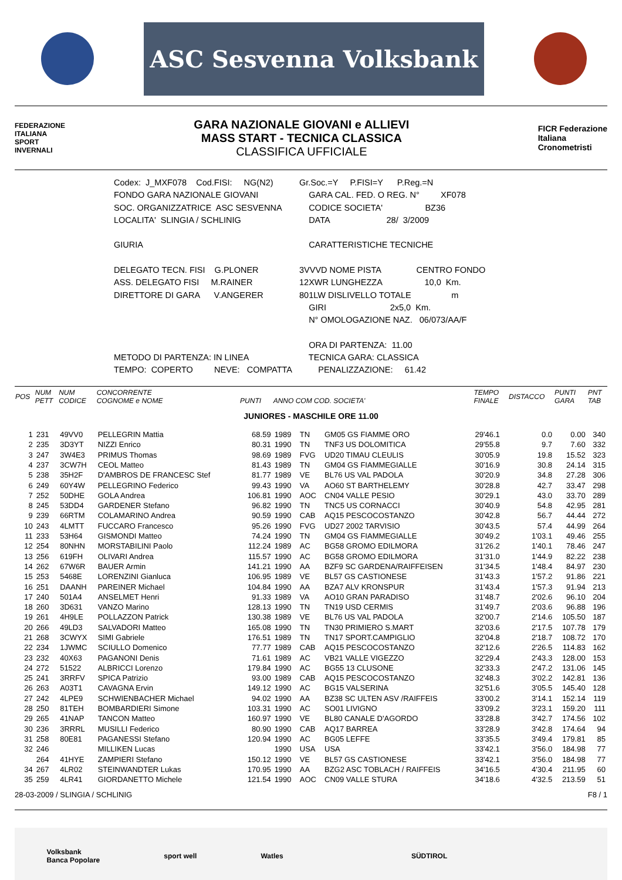ASC Sesvenna Volksbank
FEDERAZIONE
ITALIANA
SPORT
INVERNALI
GARA NAZIONALE GIOVANI e ALLIEVI
MASS START - TECNICA CLASSICA
CLASSIFICA UFFICIALE
FICR Federazione
Italiana
Cronometristi
| Codex: J_MXF078 Cod.FISI: NG(N2) | Gr.Soc.=Y P.FISI=Y P.Reg.=N |
| FONDO GARA NAZIONALE GIOVANI | GARA CAL. FED. O REG. N° XF078 |
| SOC. ORGANIZZATRICE ASC SESVENNA | CODICE SOCIETA' BZ36 |
| LOCALITA' SLINGIA / SCHLINIG | DATA 28/ 3/2009 |
| GIURIA | CARATTERISTICHE TECNICHE |
| DELEGATO TECN. FISI G.PLONER | 3VVVD NOME PISTA CENTRO FONDO |
| ASS. DELEGATO FISI M.RAINER | 12XWR LUNGHEZZA 10,0 Km. |
| DIRETTORE DI GARA V.ANGERER | 801LW DISLIVELLO TOTALE m |
| | GIRI 2x5,0 Km. |
| | N° OMOLOGAZIONE NAZ. 06/073/AA/F |
| | ORA DI PARTENZA: 11.00 |
| METODO DI PARTENZA: IN LINEA | TECNICA GARA: CLASSICA |
| TEMPO: COPERTO NEVE: COMPATTA | PENALIZZAZIONE: 61.42 |
| POS | NUM PETT | NUM CODICE | CONCORRENTE COGNOME e NOME | PUNTI | ANNO COM COD. SOCIETA' | | | TEMPO FINALE | DISTACCO | PUNTI GARA | PNT TAB |
| --- | --- | --- | --- | --- | --- | --- | --- | --- | --- | --- | --- |
| JUNIORES - MASCHILE ORE 11.00 | | | | | | | | | | | |
| 1 | 231 | 49VV0 | PELLEGRIN Mattia | 68.59 | 1989 | TN | GM05 GS FIAMME ORO | 29'46.1 | 0.0 | 0.00 | 340 |
| 2 | 235 | 3D3YT | NIZZI Enrico | 80.31 | 1990 | TN | TNF3 US DOLOMITICA | 29'55.8 | 9.7 | 7.60 | 332 |
| 3 | 247 | 3W4E3 | PRIMUS Thomas | 98.69 | 1989 | FVG | UD20 TIMAU CLEULIS | 30'05.9 | 19.8 | 15.52 | 323 |
| 4 | 237 | 3CW7H | CEOL Matteo | 81.43 | 1989 | TN | GM04 GS FIAMMEGIALLE | 30'16.9 | 30.8 | 24.14 | 315 |
| 5 | 238 | 35H2F | D'AMBROS DE FRANCESC Stef | 81.77 | 1989 | VE | BL76 US VAL PADOLA | 30'20.9 | 34.8 | 27.28 | 306 |
| 6 | 249 | 60Y4W | PELLEGRINO Federico | 99.43 | 1990 | VA | AO60 ST BARTHELEMY | 30'28.8 | 42.7 | 33.47 | 298 |
| 7 | 252 | 50DHE | GOLA Andrea | 106.81 | 1990 | AOC | CN04 VALLE PESIO | 30'29.1 | 43.0 | 33.70 | 289 |
| 8 | 245 | 53DD4 | GARDENER Stefano | 96.82 | 1990 | TN | TNC5 US CORNACCI | 30'40.9 | 54.8 | 42.95 | 281 |
| 9 | 239 | 66RTM | COLAMARINO Andrea | 90.59 | 1990 | CAB | AQ15 PESCOCOSTANZO | 30'42.8 | 56.7 | 44.44 | 272 |
| 10 | 243 | 4LMTT | FUCCARO Francesco | 95.26 | 1990 | FVG | UD27 2002 TARVISIO | 30'43.5 | 57.4 | 44.99 | 264 |
| 11 | 233 | 53H64 | GISMONDI Matteo | 74.24 | 1990 | TN | GM04 GS FIAMMEGIALLE | 30'49.2 | 1'03.1 | 49.46 | 255 |
| 12 | 254 | 80NHN | MORSTABILINI Paolo | 112.24 | 1989 | AC | BG58 GROMO EDILMORA | 31'26.2 | 1'40.1 | 78.46 | 247 |
| 13 | 256 | 619FH | OLIVARI Andrea | 115.57 | 1990 | AC | BG58 GROMO EDILMORA | 31'31.0 | 1'44.9 | 82.22 | 238 |
| 14 | 262 | 67W6R | BAUER Armin | 141.21 | 1990 | AA | BZF9 SC GARDENA/RAIFFEISEN | 31'34.5 | 1'48.4 | 84.97 | 230 |
| 15 | 253 | 5468E | LORENZINI Gianluca | 106.95 | 1989 | VE | BL57 GS CASTIONESE | 31'43.3 | 1'57.2 | 91.86 | 221 |
| 16 | 251 | DAANH | PAREINER Michael | 104.84 | 1990 | AA | BZA7 ALV KRONSPUR | 31'43.4 | 1'57.3 | 91.94 | 213 |
| 17 | 240 | 501A4 | ANSELMET Henri | 91.33 | 1989 | VA | AO10 GRAN PARADISO | 31'48.7 | 2'02.6 | 96.10 | 204 |
| 18 | 260 | 3D631 | VANZO Marino | 128.13 | 1990 | TN | TN19 USD CERMIS | 31'49.7 | 2'03.6 | 96.88 | 196 |
| 19 | 261 | 4H9LE | POLLAZZON Patrick | 130.38 | 1989 | VE | BL76 US VAL PADOLA | 32'00.7 | 2'14.6 | 105.50 | 187 |
| 20 | 266 | 49LD3 | SALVADORI Matteo | 165.08 | 1990 | TN | TN30 PRIMIERO S.MART | 32'03.6 | 2'17.5 | 107.78 | 179 |
| 21 | 268 | 3CWYX | SIMI Gabriele | 176.51 | 1989 | TN | TN17 SPORT.CAMPIGLIO | 32'04.8 | 2'18.7 | 108.72 | 170 |
| 22 | 234 | 1JWMC | SCIULLO Domenico | 77.77 | 1989 | CAB | AQ15 PESCOCOSTANZO | 32'12.6 | 2'26.5 | 114.83 | 162 |
| 23 | 232 | 40X63 | PAGANONI Denis | 71.61 | 1989 | AC | VB21 VALLE VIGEZZO | 32'29.4 | 2'43.3 | 128.00 | 153 |
| 24 | 272 | 51522 | ALBRICCI Lorenzo | 179.84 | 1990 | AC | BG55 13 CLUSONE | 32'33.3 | 2'47.2 | 131.06 | 145 |
| 25 | 241 | 3RRFV | SPICA Patrizio | 93.00 | 1989 | CAB | AQ15 PESCOCOSTANZO | 32'48.3 | 3'02.2 | 142.81 | 136 |
| 26 | 263 | A03T1 | CAVAGNA Ervin | 149.12 | 1990 | AC | BG15 VALSERINA | 32'51.6 | 3'05.5 | 145.40 | 128 |
| 27 | 242 | 4LPE9 | SCHWIENBACHER Michael | 94.02 | 1990 | AA | BZ38 SC ULTEN ASV /RAIFFEIS | 33'00.2 | 3'14.1 | 152.14 | 119 |
| 28 | 250 | 81TEH | BOMBARDIERI Simone | 103.31 | 1990 | AC | SO01 LIVIGNO | 33'09.2 | 3'23.1 | 159.20 | 111 |
| 29 | 265 | 41NAP | TANCON Matteo | 160.97 | 1990 | VE | BL80 CANALE D'AGORDO | 33'28.8 | 3'42.7 | 174.56 | 102 |
| 30 | 236 | 3RRRL | MUSILLI Federico | 80.90 | 1990 | CAB | AQ17 BARREA | 33'28.9 | 3'42.8 | 174.64 | 94 |
| 31 | 258 | 80E81 | PAGANESSI Stefano | 120.94 | 1990 | AC | BG05 LEFFE | 33'35.5 | 3'49.4 | 179.81 | 85 |
| 32 | 246 | | MILLIKEN Lucas | | 1990 | USA | USA | 33'42.1 | 3'56.0 | 184.98 | 77 |
| | 264 | 41HYE | ZAMPIERI Stefano | 150.12 | 1990 | VE | BL57 GS CASTIONESE | 33'42.1 | 3'56.0 | 184.98 | 77 |
| 34 | 267 | 4LR02 | STEINWANDTER Lukas | 170.95 | 1990 | AA | BZG2 ASC TOBLACH / RAIFFEIS | 34'16.5 | 4'30.4 | 211.95 | 60 |
| 35 | 259 | 4LR41 | GIORDANETTO Michele | 121.54 | 1990 | AOC | CN09 VALLE STURA | 34'18.6 | 4'32.5 | 213.59 | 51 |
28-03-2009 / SLINGIA / SCHLINIG F8 / 1
Volksbank
Banca Popolare sport well Watles SÜDTIROL